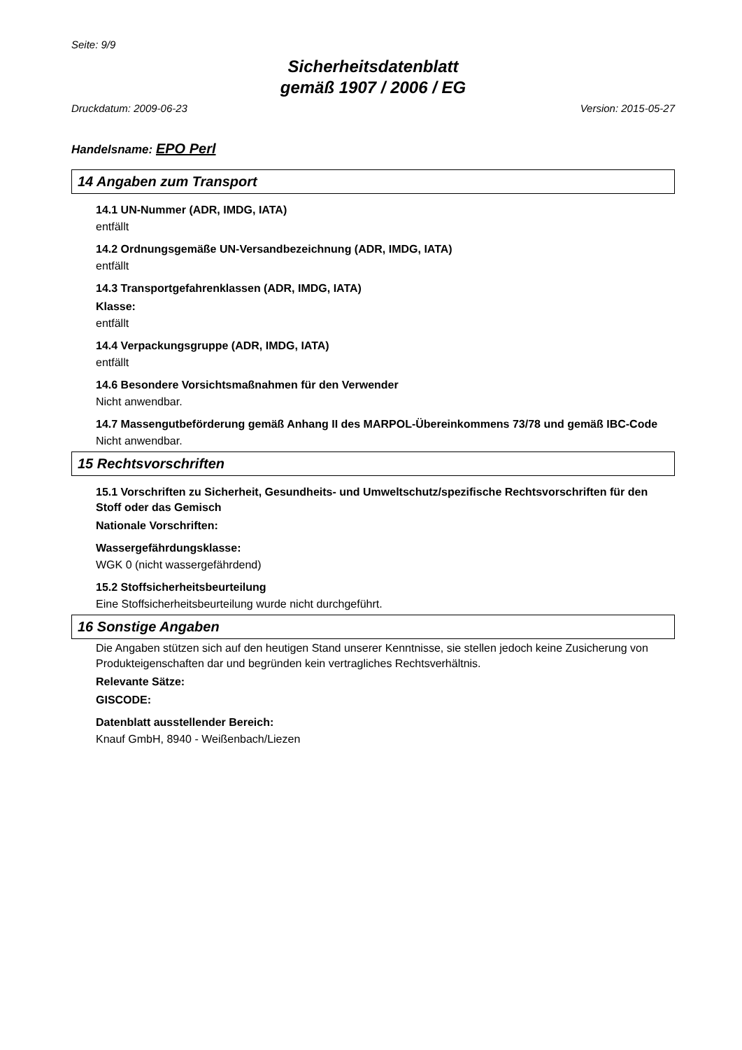Seite: 9/9
Sicherheitsdatenblatt
gemäß 1907 / 2006 / EG
Druckdatum: 2009-06-23 Version: 2015-05-27
Handelsname: EPO Perl
14 Angaben zum Transport
14.1 UN-Nummer (ADR, IMDG, IATA)
entfällt
14.2 Ordnungsgemäße UN-Versandbezeichnung (ADR, IMDG, IATA)
entfällt
14.3 Transportgefahrenklassen (ADR, IMDG, IATA)
Klasse:
entfällt
14.4 Verpackungsgruppe (ADR, IMDG, IATA)
entfällt
14.6 Besondere Vorsichtsmaßnahmen für den Verwender
Nicht anwendbar.
14.7 Massengutbeförderung gemäß Anhang II des MARPOL-Übereinkommens 73/78 und gemäß IBC-Code
Nicht anwendbar.
15 Rechtsvorschriften
15.1 Vorschriften zu Sicherheit, Gesundheits- und Umweltschutz/spezifische Rechtsvorschriften für den Stoff oder das Gemisch
Nationale Vorschriften:
Wassergefährdungsklasse:
WGK 0 (nicht wassergefährdend)
15.2 Stoffsicherheitsbeurteilung
Eine Stoffsicherheitsbeurteilung wurde nicht durchgeführt.
16 Sonstige Angaben
Die Angaben stützen sich auf den heutigen Stand unserer Kenntnisse, sie stellen jedoch keine Zusicherung von Produkteigenschaften dar und begründen kein vertragliches Rechtsverhältnis.
Relevante Sätze:
GISCODE:
Datenblatt ausstellender Bereich:
Knauf GmbH, 8940 - Weißenbach/Liezen